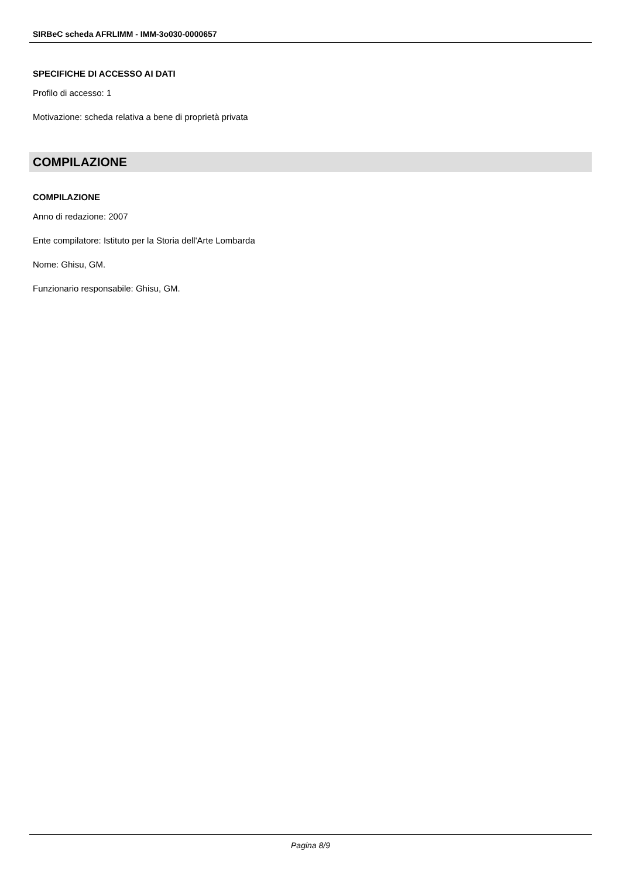SIRBeC scheda AFRLIMM - IMM-3o030-0000657
SPECIFICHE DI ACCESSO AI DATI
Profilo di accesso: 1
Motivazione: scheda relativa a bene di proprietà privata
COMPILAZIONE
COMPILAZIONE
Anno di redazione: 2007
Ente compilatore: Istituto per la Storia dell'Arte Lombarda
Nome: Ghisu, GM.
Funzionario responsabile: Ghisu, GM.
Pagina 8/9